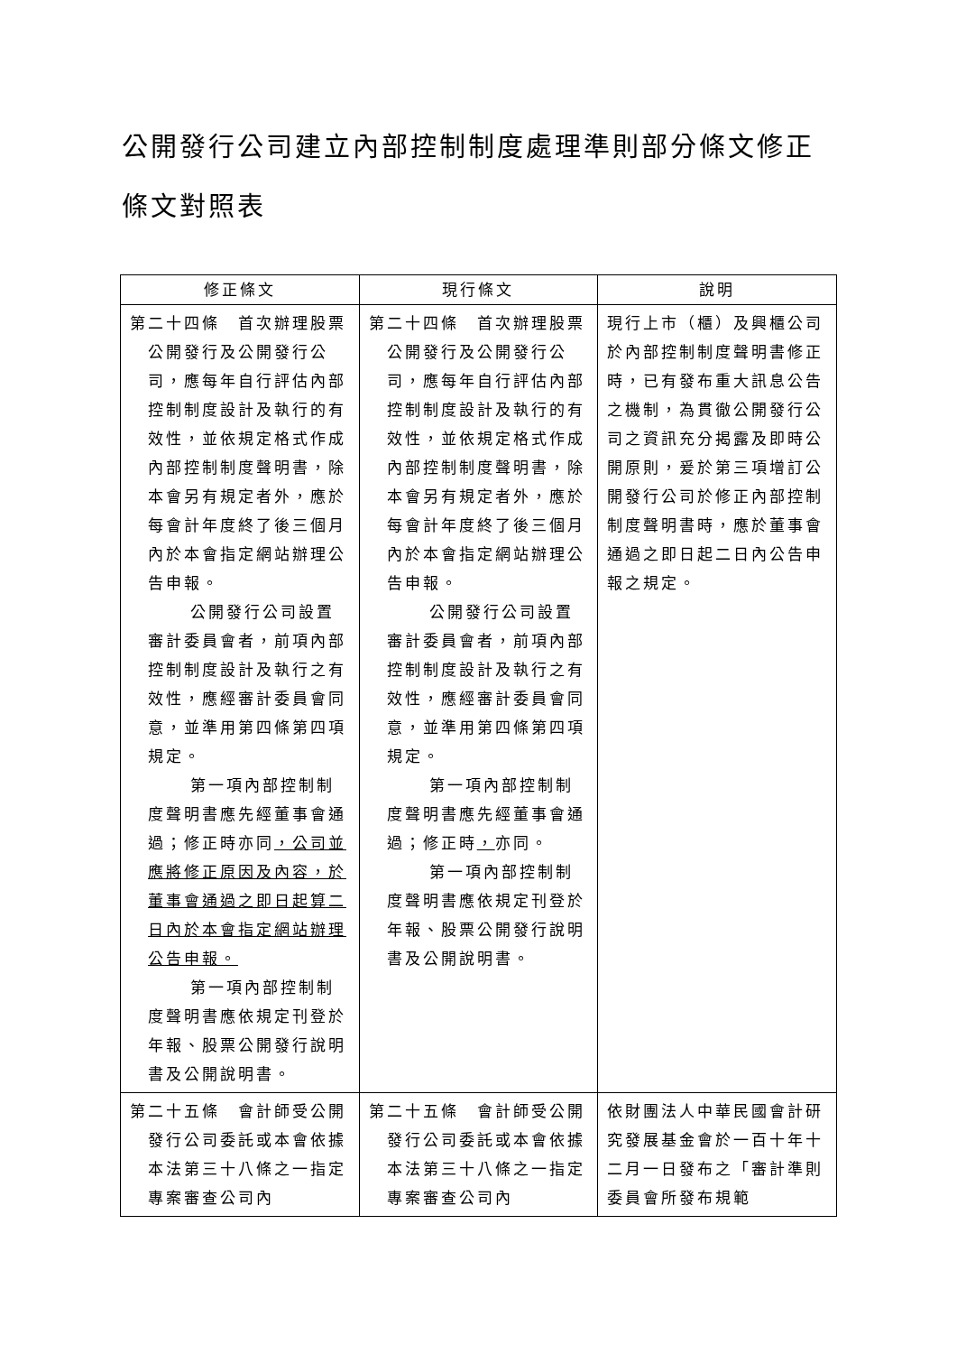公開發行公司建立內部控制制度處理準則部分條文修正條文對照表
| 修正條文 | 現行條文 | 說明 |
| --- | --- | --- |
| 第二十四條 首次辦理股票公開發行及公開發行公司，應每年自行評估內部控制制度設計及執行的有效性，並依規定格式作成內部控制制度聲明書，除本會另有規定者外，應於每會計年度終了後三個月內於本會指定網站辦理公告申報。 公開發行公司設置審計委員會者，前項內部控制制度設計及執行之有效性，應經審計委員會同意，並準用第四條第四項規定。 第一項內部控制制度聲明書應先經董事會通過；修正時亦同 ，公司並應將修正原因及內容，於董事會通過之即日起算二日內於本會指定網站辦理公告申報。 第一項內部控制制度聲明書應依規定刊登於年報、股票公開發行說明書及公開說明書。 | 第二十四條 首次辦理股票公開發行及公開發行公司，應每年自行評估內部控制制度設計及執行的有效性，並依規定格式作成內部控制制度聲明書，除本會另有規定者外，應於每會計年度終了後三個月內於本會指定網站辦理公告申報。 公開發行公司設置審計委員會者，前項內部控制制度設計及執行之有效性，應經審計委員會同意，並準用第四條第四項規定。 第一項內部控制制度聲明書應先經董事會通過；修正時 ， 亦同。 第一項內部控制制度聲明書應依規定刊登於年報、股票公開發行說明書及公開說明書。 | 現行上市（櫃）及興櫃公司於內部控制制度聲明書修正時，已有發布重大訊息公告之機制，為貫徹公開發行公司之資訊充分揭露及即時公開原則，爰於第三項增訂公開發行公司於修正內部控制制度聲明書時，應於董事會通過之即日起二日內公告申報之規定。 |
| 第二十五條 會計師受公開發行公司委託或本會依據本法第三十八條之一指定專案審查公司內 | 第二十五條 會計師受公開發行公司委託或本會依據本法第三十八條之一指定專案審查公司內 | 依財團法人中華民國會計研究發展基金會於一百十年十二月一日發布之「審計準則委員會所發布規範 |